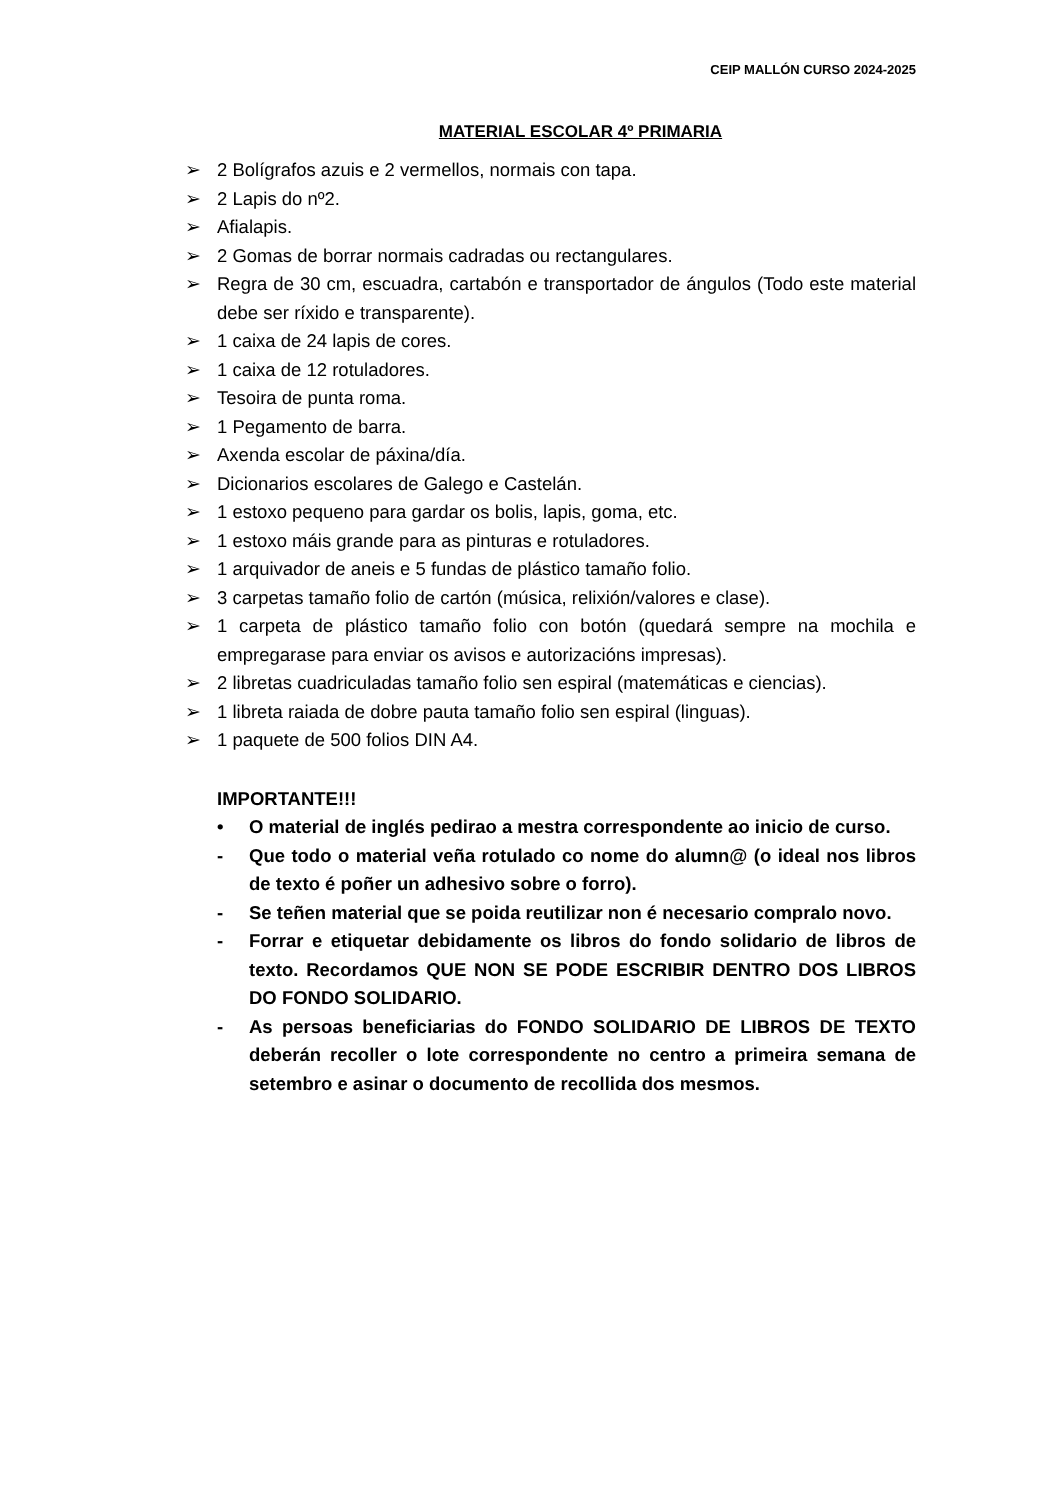CEIP MALLÓN CURSO 2024-2025
MATERIAL ESCOLAR 4º PRIMARIA
➢ 2 Bolígrafos azuis e 2 vermellos, normais con tapa.
➢ 2 Lapis do nº2.
➢ Afialapis.
➢ 2 Gomas de borrar normais cadradas ou rectangulares.
➢ Regra de 30 cm, escuadra, cartabón e transportador de ángulos (Todo este material debe ser ríxido e transparente).
➢ 1 caixa de 24 lapis de cores.
➢ 1 caixa de 12 rotuladores.
➢ Tesoira de punta roma.
➢ 1 Pegamento de barra.
➢ Axenda escolar de páxina/día.
➢ Dicionarios escolares de Galego e Castelán.
➢ 1 estoxo pequeno para gardar os bolis, lapis, goma, etc.
➢ 1 estoxo máis grande para as pinturas e rotuladores.
➢ 1 arquivador de aneis e 5 fundas de plástico tamaño folio.
➢ 3 carpetas tamaño folio de cartón (música, relixión/valores e clase).
➢ 1 carpeta de plástico tamaño folio con botón (quedará sempre na mochila e empregarase para enviar os avisos e autorizacións impresas).
➢ 2 libretas cuadriculadas tamaño folio sen espiral (matemáticas e ciencias).
➢ 1 libreta raiada de dobre pauta tamaño folio sen espiral (linguas).
➢ 1 paquete de 500 folios DIN A4.
IMPORTANTE!!!
• O material de inglés pedirao a mestra correspondente ao inicio de curso.
- Que todo o material veña rotulado co nome do alumn@ (o ideal nos libros de texto é poñer un adhesivo sobre o forro).
- Se teñen material que se poida reutilizar non é necesario compralo novo.
- Forrar e etiquetar debidamente os libros do fondo solidario de libros de texto. Recordamos QUE NON SE PODE ESCRIBIR DENTRO DOS LIBROS DO FONDO SOLIDARIO.
- As persoas beneficiarias do FONDO SOLIDARIO DE LIBROS DE TEXTO deberán recoller o lote correspondente no centro a primeira semana de setembro e asinar o documento de recollida dos mesmos.